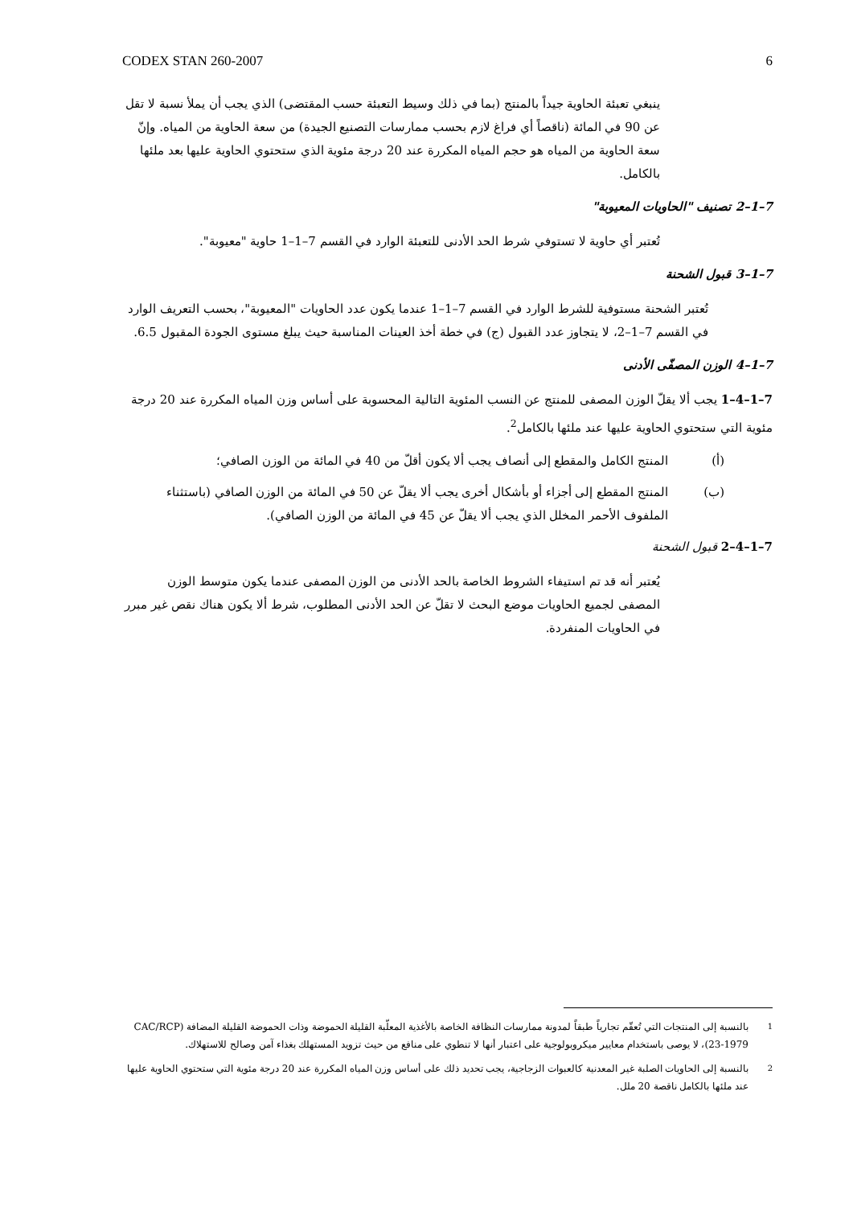CODEX STAN 260-2007 6
ينبغي تعبئة الحاوية جيداً بالمنتج (بما في ذلك وسيط التعبئة حسب المقتضى) الذي يجب أن يملأ نسبة لا تقل عن 90 في المائة (ناقصاً أي فراغ لازم بحسب ممارسات التصنيع الجيدة) من سعة الحاوية من المياه. وإنّ سعة الحاوية من المياه هو حجم المياه المكررة عند 20 درجة مئوية الذي ستحتوي الحاوية عليها بعد ملئها بالكامل.
7–1–2 تصنيف "الحاويات المعيوبة"
تُعتبر أي حاوية لا تستوفي شرط الحد الأدنى للتعبئة الوارد في القسم 7–1–1 حاوية "معيوبة".
7–1–3 قبول الشحنة
تُعتبر الشحنة مستوفية للشرط الوارد في القسم 7–1–1 عندما يكون عدد الحاويات "المعيوبة"، بحسب التعريف الوارد في القسم 7–1–2، لا يتجاوز عدد القبول (ج) في خطة أخذ العينات المناسبة حيث يبلغ مستوى الجودة المقبول 6.5.
7–1–4 الوزن المصفّى الأدنى
7–1–4–1 يجب ألا يقلّ الوزن المصفى للمنتج عن النسب المئوية التالية المحسوبة على أساس وزن المياه المكررة عند 20 درجة مئوية التي ستحتوي الحاوية عليها عند ملئها بالكامل<sup>2</sup>.
(أ) المنتج الكامل والمقطع إلى أنصاف يجب ألا يكون أقلّ من 40 في المائة من الوزن الصافي؛
(ب) المنتج المقطع إلى أجزاء أو بأشكال أخرى يجب ألا يقلّ عن 50 في المائة من الوزن الصافي (باستثناء الملفوف الأحمر المخلل الذي يجب ألا يقلّ عن 45 في المائة من الوزن الصافي).
7–1–4–2 قبول الشحنة
يُعتبر أنه قد تم استيفاء الشروط الخاصة بالحد الأدنى من الوزن المصفى عندما يكون متوسط الوزن المصفى لجميع الحاويات موضع البحث لا تقلّ عن الحد الأدنى المطلوب، شرط ألا يكون هناك نقص غير مبرر في الحاويات المنفردة.
<sup>1</sup> بالنسبة إلى المنتجات التي تُعقّم تجارياً طبقاً لمدونة ممارسات النظافة الخاصة بالأغذية المعلّبة القليلة الحموضة وذات الحموضة القليلة المضافة (CAC/RCP 23-1979)، لا يوصى باستخدام معايير ميكروبولوجية على اعتبار أنها لا تنطوي على منافع من حيث تزويد المستهلك بغذاء آمن وصالح للاستهلاك.
<sup>2</sup> بالنسبة إلى الحاويات الصلبة غير المعدنية كالعبوات الزجاجية، يجب تحديد ذلك على أساس وزن المياه المكررة عند 20 درجة مئوية التي ستحتوي الحاوية عليها عند ملئها بالكامل ناقصة 20 ملل.